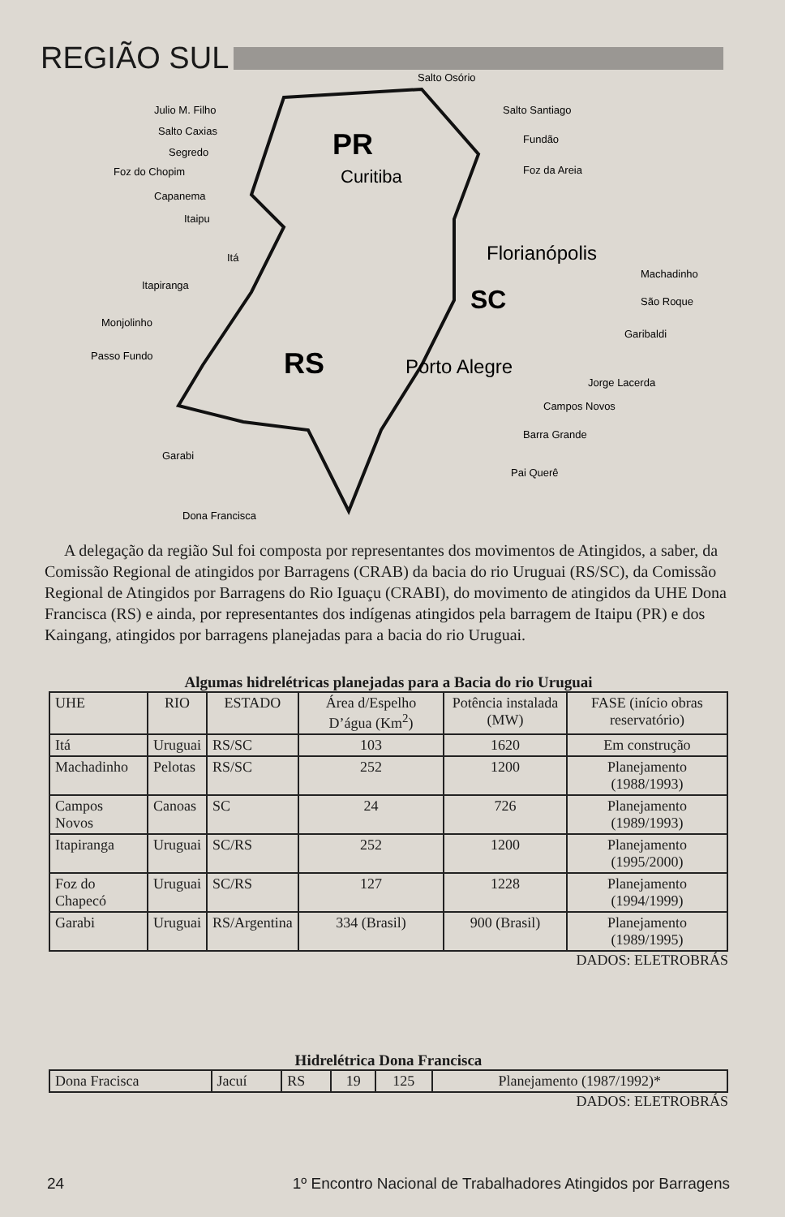REGIÃO SUL
PR
Curitiba
Florianópolis
SC
RS
Porto Alegre
Salto Osório
Julio M. Filho
Salto Santiago
Salto Caxias
Fundão
Segredo
Foz da Areia
Foz do Chopim
Capanema
Itaipu
Itá
Machadinho
Itapiranga
São Roque
Monjolinho
Garibaldi
Passo Fundo
Jorge Lacerda
Campos Novos
Barra Grande
Garabi
Pai Querê
Dona Francisca
A delegação da região Sul foi composta por representantes dos movimentos de Atingidos, a saber, da Comissão Regional de atingidos por Barragens (CRAB) da bacia do rio Uruguai (RS/SC), da Comissão Regional de Atingidos por Barragens do Rio Iguaçu (CRABI), do movimento de atingidos da UHE Dona Francisca (RS) e ainda, por representantes dos indígenas atingidos pela barragem de Itaipu (PR) e dos Kaingang, atingidos por barragens planejadas para a bacia do rio Uruguai.
Algumas hidrelétricas planejadas para a Bacia do rio Uruguai
| UHE | RIO | ESTADO | Área d/Espelho D’água (Km<sup>2</sup>) | Potência instalada (MW) | FASE (início obras reservatório) |
| --- | --- | --- | --- | --- | --- |
| Itá | Uruguai | RS/SC | 103 | 1620 | Em construção |
| Machadinho | Pelotas | RS/SC | 252 | 1200 | Planejamento (1988/1993) |
| Campos Novos | Canoas | SC | 24 | 726 | Planejamento (1989/1993) |
| Itapiranga | Uruguai | SC/RS | 252 | 1200 | Planejamento (1995/2000) |
| Foz do Chapecó | Uruguai | SC/RS | 127 | 1228 | Planejamento (1994/1999) |
| Garabi | Uruguai | RS/Argentina | 334 (Brasil) | 900 (Brasil) | Planejamento (1989/1995) |
DADOS: ELETROBRÁS
Hidrelétrica Dona Francisca
| Dona Fracisca | Jacuí | RS | 19 | 125 | Planejamento (1987/1992)* |
DADOS: ELETROBRÁS
24 1º Encontro Nacional de Trabalhadores Atingidos por Barragens